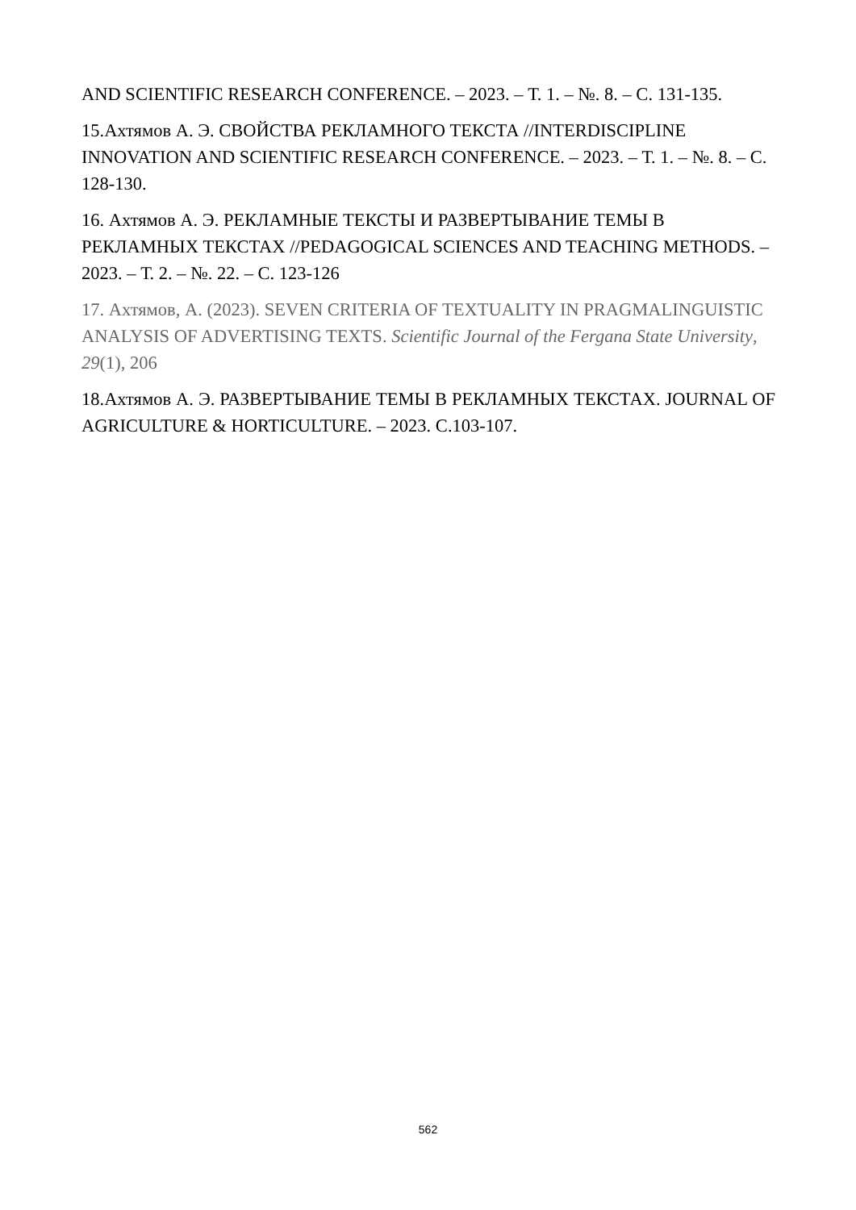AND SCIENTIFIC RESEARCH CONFERENCE. – 2023. – Т. 1. – №. 8. – С. 131-135.
15.Ахтямов А. Э. СВОЙСТВА РЕКЛАМНОГО ТЕКСТА //INTERDISCIPLINE INNOVATION AND SCIENTIFIC RESEARCH CONFERENCE. – 2023. – Т. 1. – №. 8. – С. 128-130.
16. Ахтямов А. Э. РЕКЛАМНЫЕ ТЕКСТЫ И РАЗВЕРТЫВАНИЕ ТЕМЫ В РЕКЛАМНЫХ ТЕКСТАХ //PEDAGOGICAL SCIENCES AND TEACHING METHODS. – 2023. – Т. 2. – №. 22. – С. 123-126
17. Ахтямов, А. (2023). SEVEN CRITERIA OF TEXTUALITY IN PRAGMALINGUISTIC ANALYSIS OF ADVERTISING TEXTS. Scientific Journal of the Fergana State University, 29(1), 206
18.Ахтямов А. Э. РАЗВЕРТЫВАНИЕ ТЕМЫ В РЕКЛАМНЫХ ТЕКСТАХ. JOURNAL OF AGRICULTURE & HORTICULTURE. – 2023. С.103-107.
562